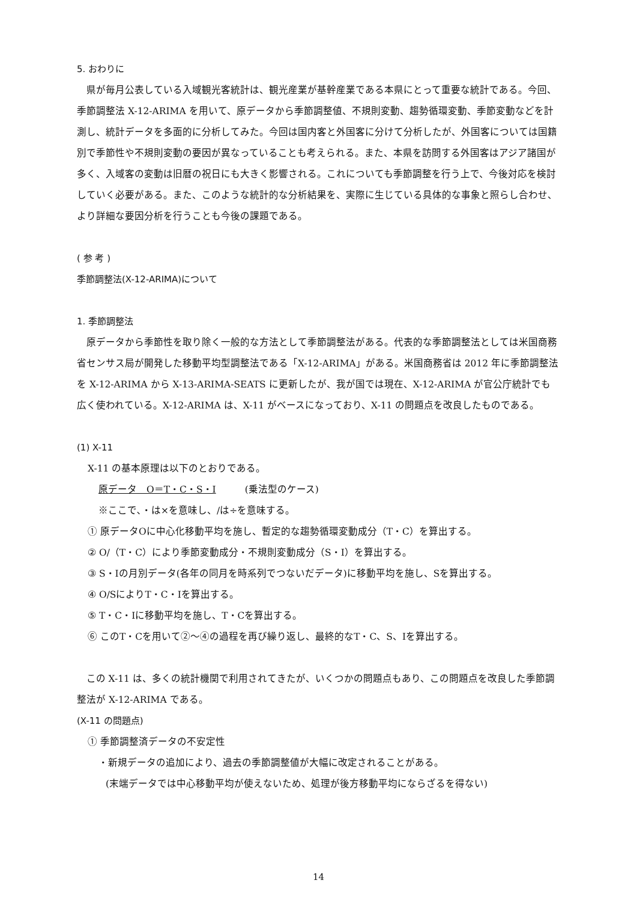5. おわりに
県が毎月公表している入域観光客統計は、観光産業が基幹産業である本県にとって重要な統計である。今回、季節調整法 X-12-ARIMA を用いて、原データから季節調整値、不規則変動、趨勢循環変動、季節変動などを計測し、統計データを多面的に分析してみた。今回は国内客と外国客に分けて分析したが、外国客については国籍別で季節性や不規則変動の要因が異なっていることも考えられる。また、本県を訪問する外国客はアジア諸国が多く、入域客の変動は旧暦の祝日にも大きく影響される。これについても季節調整を行う上で、今後対応を検討していく必要がある。また、このような統計的な分析結果を、実際に生じている具体的な事象と照らし合わせ、より詳細な要因分析を行うことも今後の課題である。
( 参 考 )
季節調整法(X-12-ARIMA)について
1. 季節調整法
原データから季節性を取り除く一般的な方法として季節調整法がある。代表的な季節調整法としては米国商務省センサス局が開発した移動平均型調整法である「X-12-ARIMA」がある。米国商務省は 2012 年に季節調整法を X-12-ARIMA から X-13-ARIMA-SEATS に更新したが、我が国では現在、X-12-ARIMA が官公庁統計でも広く使われている。X-12-ARIMA は、X-11 がベースになっており、X-11 の問題点を改良したものである。
(1) X-11
X-11 の基本原理は以下のとおりである。
原データ　O＝T・C・S・I　　　(乗法型のケース)
※ここで､・は×を意味し、/は÷を意味する。
① 原データOに中心化移動平均を施し、暫定的な趨勢循環変動成分（T・C）を算出する。
② O/（T・C）により季節変動成分・不規則変動成分（S・I）を算出する。
③ S・Iの月別データ(各年の同月を時系列でつないだデータ)に移動平均を施し、Sを算出する。
④ O/SによりT・C・Iを算出する。
⑤ T・C・Iに移動平均を施し、T・Cを算出する。
⑥ このT・Cを用いて②～④の過程を再び繰り返し、最終的なT・C、S、Iを算出する。
この X-11 は、多くの統計機関で利用されてきたが、いくつかの問題点もあり、この問題点を改良した季節調整法が X-12-ARIMA である。
(X-11 の問題点)
① 季節調整済データの不安定性
・新規データの追加により、過去の季節調整値が大幅に改定されることがある。
(末端データでは中心移動平均が使えないため、処理が後方移動平均にならざるを得ない)
14